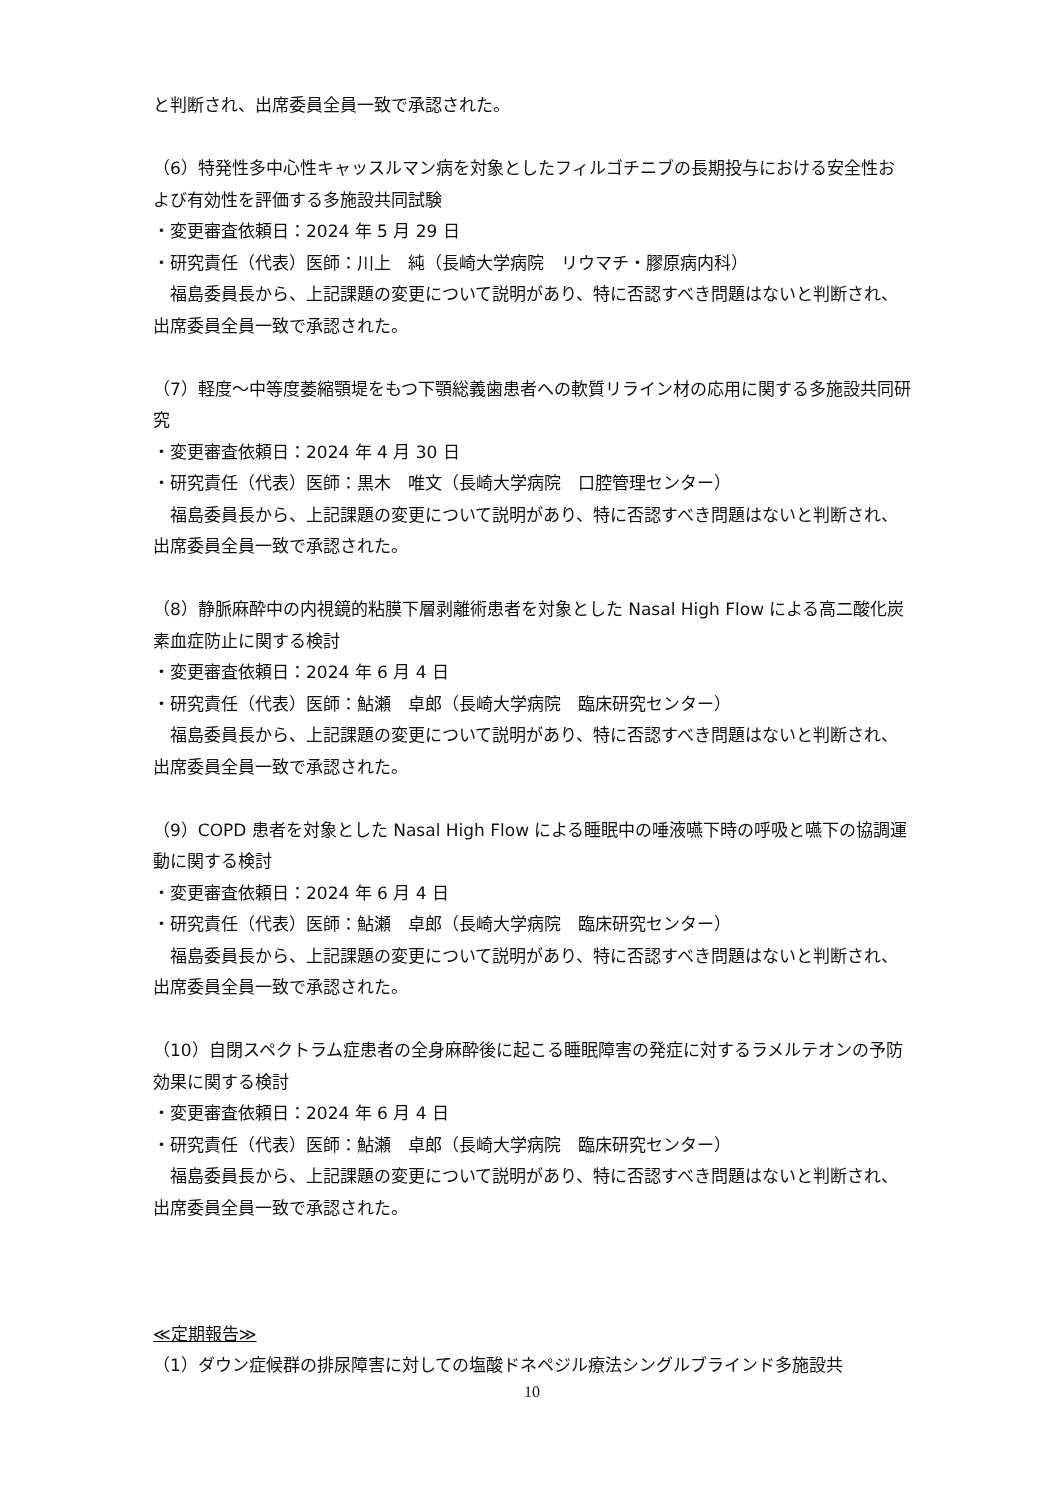と判断され、出席委員全員一致で承認された。
（6）特発性多中心性キャッスルマン病を対象としたフィルゴチニブの長期投与における安全性および有効性を評価する多施設共同試験
・変更審査依頼日：2024 年 5 月 29 日
・研究責任（代表）医師：川上　純（長崎大学病院　リウマチ・膠原病内科）
福島委員長から、上記課題の変更について説明があり、特に否認すべき問題はないと判断され、出席委員全員一致で承認された。
（7）軽度～中等度萎縮顎堤をもつ下顎総義歯患者への軟質リライン材の応用に関する多施設共同研究
・変更審査依頼日：2024 年 4 月 30 日
・研究責任（代表）医師：黒木　唯文（長崎大学病院　口腔管理センター）
福島委員長から、上記課題の変更について説明があり、特に否認すべき問題はないと判断され、出席委員全員一致で承認された。
（8）静脈麻酔中の内視鏡的粘膜下層剥離術患者を対象とした Nasal High Flow による高二酸化炭素血症防止に関する検討
・変更審査依頼日：2024 年 6 月 4 日
・研究責任（代表）医師：鮎瀬　卓郎（長崎大学病院　臨床研究センター）
福島委員長から、上記課題の変更について説明があり、特に否認すべき問題はないと判断され、出席委員全員一致で承認された。
（9）COPD 患者を対象とした Nasal High Flow による睡眠中の唾液嚥下時の呼吸と嚥下の協調運動に関する検討
・変更審査依頼日：2024 年 6 月 4 日
・研究責任（代表）医師：鮎瀬　卓郎（長崎大学病院　臨床研究センター）
福島委員長から、上記課題の変更について説明があり、特に否認すべき問題はないと判断され、出席委員全員一致で承認された。
（10）自閉スペクトラム症患者の全身麻酔後に起こる睡眠障害の発症に対するラメルテオンの予防効果に関する検討
・変更審査依頼日：2024 年 6 月 4 日
・研究責任（代表）医師：鮎瀬　卓郎（長崎大学病院　臨床研究センター）
福島委員長から、上記課題の変更について説明があり、特に否認すべき問題はないと判断され、出席委員全員一致で承認された。
≪定期報告≫
（1）ダウン症候群の排尿障害に対しての塩酸ドネペジル療法シングルブラインド多施設共
10